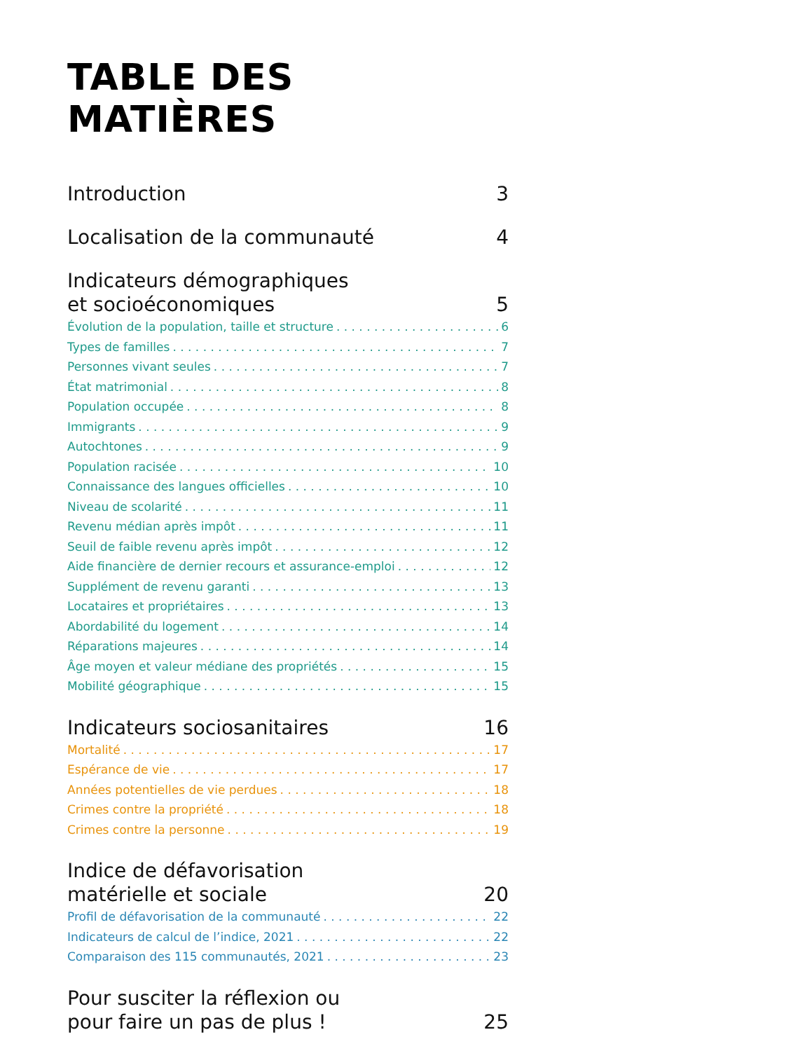TABLE DES MATIÈRES
Introduction 3
Localisation de la communauté 4
Indicateurs démographiques
et socioéconomiques 5
Évolution de la population, taille et structure 6
Types de familles 7
Personnes vivant seules 7
État matrimonial 8
Population occupée 8
Immigrants 9
Autochtones 9
Population racisée 10
Connaissance des langues officielles 10
Niveau de scolarité 11
Revenu médian après impôt 11
Seuil de faible revenu après impôt 12
Aide financière de dernier recours et assurance-emploi 12
Supplément de revenu garanti 13
Locataires et propriétaires 13
Abordabilité du logement 14
Réparations majeures 14
Âge moyen et valeur médiane des propriétés 15
Mobilité géographique 15
Indicateurs sociosanitaires 16
Mortalité 17
Espérance de vie 17
Années potentielles de vie perdues 18
Crimes contre la propriété 18
Crimes contre la personne 19
Indice de défavorisation
matérielle et sociale 20
Profil de défavorisation de la communauté 22
Indicateurs de calcul de l’indice, 2021 22
Comparaison des 115 communautés, 2021 23
Pour susciter la réflexion ou
pour faire un pas de plus ! 25